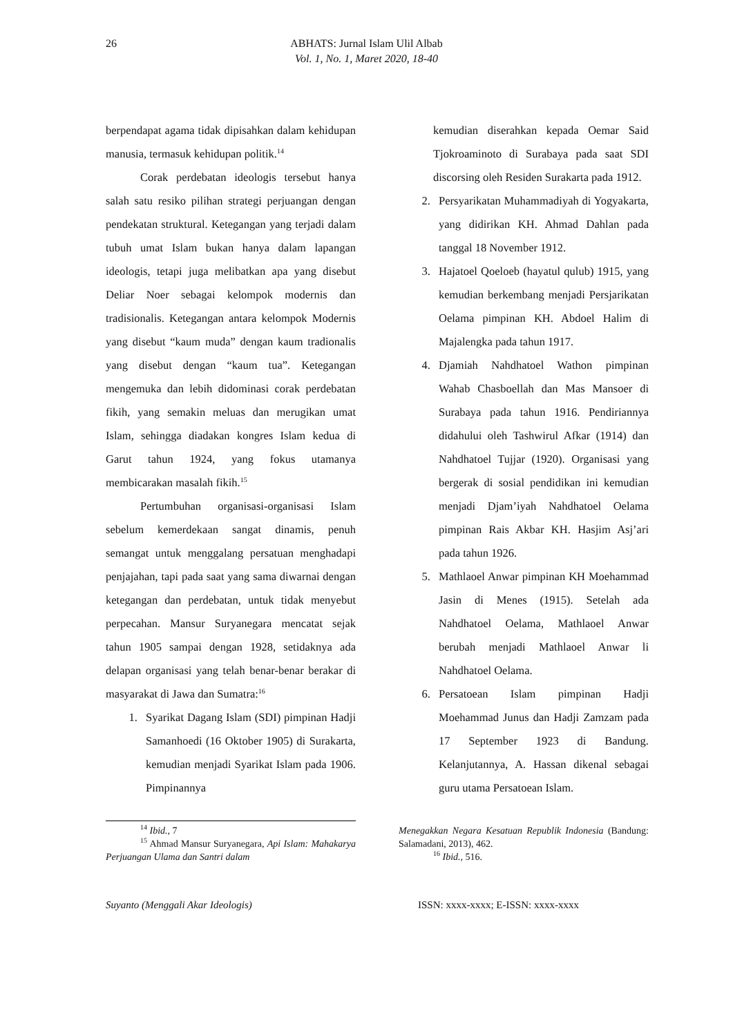26 ABHATS: Jurnal Islam Ulil Albab
Vol. 1, No. 1, Maret 2020, 18-40
berpendapat agama tidak dipisahkan dalam kehidupan manusia, termasuk kehidupan politik.<sup>14</sup>
Corak perdebatan ideologis tersebut hanya salah satu resiko pilihan strategi perjuangan dengan pendekatan struktural. Ketegangan yang terjadi dalam tubuh umat Islam bukan hanya dalam lapangan ideologis, tetapi juga melibatkan apa yang disebut Deliar Noer sebagai kelompok modernis dan tradisionalis. Ketegangan antara kelompok Modernis yang disebut “kaum muda” dengan kaum tradionalis yang disebut dengan “kaum tua”. Ketegangan mengemuka dan lebih didominasi corak perdebatan fikih, yang semakin meluas dan merugikan umat Islam, sehingga diadakan kongres Islam kedua di Garut tahun 1924, yang fokus utamanya membicarakan masalah fikih.<sup>15</sup>
Pertumbuhan organisasi-organisasi Islam sebelum kemerdekaan sangat dinamis, penuh semangat untuk menggalang persatuan menghadapi penjajahan, tapi pada saat yang sama diwarnai dengan ketegangan dan perdebatan, untuk tidak menyebut perpecahan. Mansur Suryanegara mencatat sejak tahun 1905 sampai dengan 1928, setidaknya ada delapan organisasi yang telah benar-benar berakar di masyarakat di Jawa dan Sumatra:<sup>16</sup>
1. Syarikat Dagang Islam (SDI) pimpinan Hadji Samanhoedi (16 Oktober 1905) di Surakarta, kemudian menjadi Syarikat Islam pada 1906. Pimpinannya
kemudian diserahkan kepada Oemar Said Tjokroaminoto di Surabaya pada saat SDI discorsing oleh Residen Surakarta pada 1912.
2. Persyarikatan Muhammadiyah di Yogyakarta, yang didirikan KH. Ahmad Dahlan pada tanggal 18 November 1912.
3. Hajatoel Qoeloeb (hayatul qulub) 1915, yang kemudian berkembang menjadi Persjarikatan Oelama pimpinan KH. Abdoel Halim di Majalengka pada tahun 1917.
4. Djamiah Nahdhatoel Wathon pimpinan Wahab Chasboellah dan Mas Mansoer di Surabaya pada tahun 1916. Pendiriannya didahului oleh Tashwirul Afkar (1914) dan Nahdhatoel Tujjar (1920). Organisasi yang bergerak di sosial pendidikan ini kemudian menjadi Djam’iyah Nahdhatoel Oelama pimpinan Rais Akbar KH. Hasjim Asj’ari pada tahun 1926.
5. Mathlaoel Anwar pimpinan KH Moehammad Jasin di Menes (1915). Setelah ada Nahdhatoel Oelama, Mathlaoel Anwar berubah menjadi Mathlaoel Anwar li Nahdhatoel Oelama.
6. Persatoean Islam pimpinan Hadji Moehammad Junus dan Hadji Zamzam pada 17 September 1923 di Bandung. Kelanjutannya, A. Hassan dikenal sebagai guru utama Persatoean Islam.
<sup>14</sup> Ibid., 7
<sup>15</sup> Ahmad Mansur Suryanegara, Api Islam: Mahakarya Perjuangan Ulama dan Santri dalam
Menegakkan Negara Kesatuan Republik Indonesia (Bandung: Salamadani, 2013), 462.
<sup>16</sup> Ibid., 516.
Suyanto (Menggali Akar Ideologis) ISSN: xxxx-xxxx; E-ISSN: xxxx-xxxx